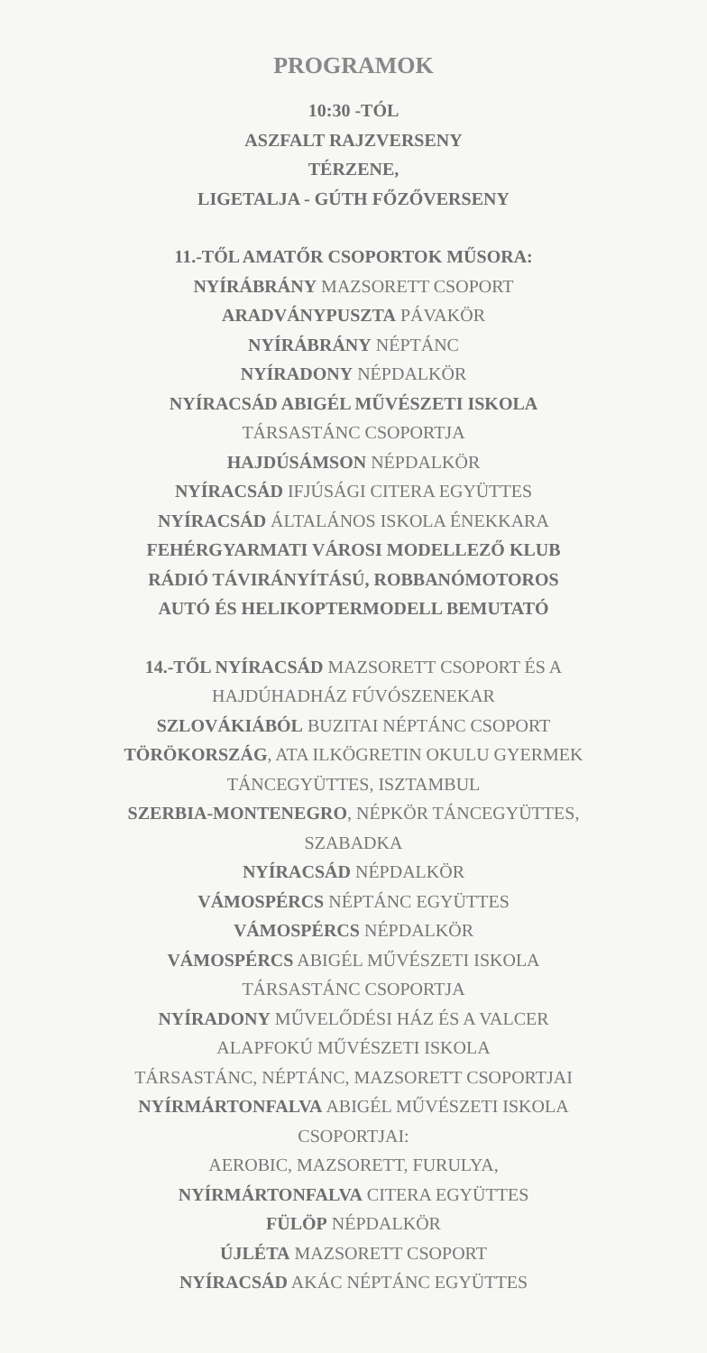PROGRAMOK
10:30 -TÓL
ASZFALT RAJZVERSENY
TÉRZENE,
LIGETALJA - GÚTH FŐZŐVERSENY
11.-TŐL AMATŐR CSOPORTOK MŰSORA:
NYÍRÁBRÁNY MAZSORETT CSOPORT
ARADVÁNYPUSZTA PÁVAKÖR
NYÍRÁBRÁNY NÉPTÁNC
NYÍRADONY NÉPDALKÖR
NYÍRACSÁD ABIGÉL MŰVÉSZETI ISKOLA
TÁRSASTÁNC CSOPORTJA
HAJDÚSÁMSON NÉPDALKÖR
NYÍRACSÁD IFJÚSÁGI CITERA EGYÜTTES
NYÍRACSÁD ÁLTALÁNOS ISKOLA ÉNEKKARA
FEHÉRGYARMATI VÁROSI MODELLEZŐ KLUB
RÁDIÓ TÁVIRÁNYÍTÁSÚ, ROBBANÓMOTOROS
AUTÓ ÉS HELIKOPTERMODELL BEMUTATÓ
14.-TŐL NYÍRACSÁD MAZSORETT CSOPORT ÉS A
HAJDÚHADHÁZ FÚVÓSZENEKAR
SZLOVÁKIÁBÓL BUZITAI NÉPTÁNC CSOPORT
TÖRÖKORSZÁG, ATA ILKÖGRETIN OKULU GYERMEK
TÁNCEGYÜTTES, ISZTAMBUL
SZERBIA-MONTENEGRO, NÉPKÖR TÁNCEGYÜTTES,
SZABADKA
NYÍRACSÁD NÉPDALKÖR
VÁMOSPÉRCS NÉPTÁNC EGYÜTTES
VÁMOSPÉRCS NÉPDALKÖR
VÁMOSPÉRCS ABIGÉL MŰVÉSZETI ISKOLA
TÁRSASTÁNC CSOPORTJA
NYÍRADONY MŰVELŐDÉSI HÁZ ÉS A VALCER
ALAPFOKÚ MŰVÉSZETI ISKOLA
TÁRSASTÁNC, NÉPTÁNC, MAZSORETT CSOPORTJAI
NYÍRMÁRTONFALVA ABIGÉL MŰVÉSZETI ISKOLA
CSOPORTJAI:
AEROBIC, MAZSORETT, FURULYA,
NYÍRMÁRTONFALVA CITERA EGYÜTTES
FÜLÖP NÉPDALKÖR
ÚJLÉTA MAZSORETT CSOPORT
NYÍRACSÁD AKÁC NÉPTÁNC EGYÜTTES